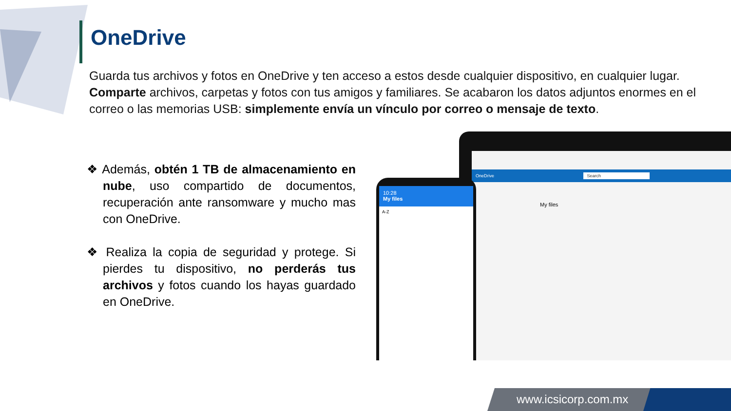OneDrive
Guarda tus archivos y fotos en OneDrive y ten acceso a estos desde cualquier dispositivo, en cualquier lugar. Comparte archivos, carpetas y fotos con tus amigos y familiares. Se acabaron los datos adjuntos enormes en el correo o las memorias USB: simplemente envía un vínculo por correo o mensaje de texto.
❖ Además, obtén 1 TB de almacenamiento en nube, uso compartido de documentos, recuperación ante ransomware y mucho mas con OneDrive.
❖ Realiza la copia de seguridad y protege. Si pierdes tu dispositivo, no perderás tus archivos y fotos cuando los hayas guardado en OneDrive.
OneDrive Search
My files
10:28
My files
A-Z
www.icsicorp.com.mx